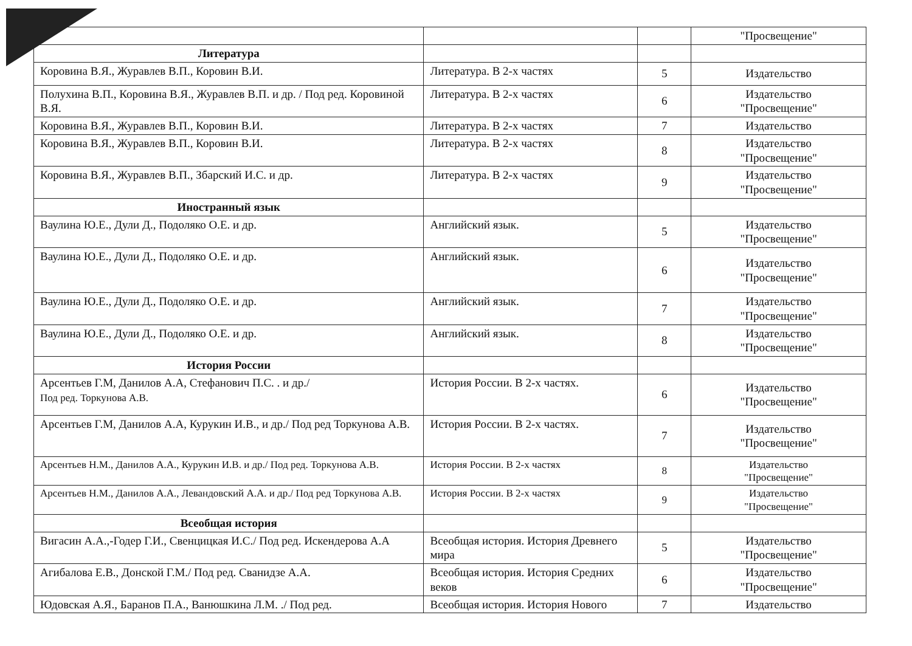| | | | "Просвещение" |
| Литература | | | |
| Коровина В.Я., Журавлев В.П., Коровин В.И. | Литература. В 2-х частях | 5 | Издательство |
| Полухина В.П., Коровина В.Я., Журавлев В.П. и др. / Под ред. Коровиной В.Я. | Литература. В 2-х частях | 6 | Издательство "Просвещение" |
| Коровина В.Я., Журавлев В.П., Коровин В.И. | Литература. В 2-х частях | 7 | Издательство |
| Коровина В.Я., Журавлев В.П., Коровин В.И. | Литература. В 2-х частях | 8 | Издательство "Просвещение" |
| Коровина В.Я., Журавлев В.П., Збарский И.С. и др. | Литература. В 2-х частях | 9 | Издательство "Просвещение" |
| Иностранный язык | | | |
| Ваулина Ю.Е., Дули Д., Подоляко О.Е. и др. | Английский язык. | 5 | Издательство "Просвещение" |
| Ваулина Ю.Е., Дули Д., Подоляко О.Е. и др. | Английский язык. | 6 | Издательство "Просвещение" |
| Ваулина Ю.Е., Дули Д., Подоляко О.Е. и др. | Английский язык. | 7 | Издательство "Просвещение" |
| Ваулина Ю.Е., Дули Д., Подоляко О.Е. и др. | Английский язык. | 8 | Издательство "Просвещение" |
| История России | | | |
| Арсентьев Г.М, Данилов А.А, Стефанович П.С. . и др./ Под ред. Торкунова А.В. | История России. В 2-х частях. | 6 | Издательство "Просвещение" |
| Арсентьев Г.М, Данилов А.А, Курукин И.В., и др./ Под ред Торкунова А.В. | История России. В 2-х частях. | 7 | Издательство "Просвещение" |
| Арсентьев Н.М., Данилов А.А., Курукин И.В. и др./ Под ред. Торкунова А.В. | История России. В 2-х частях | 8 | Издательство "Просвещение" |
| Арсентьев Н.М., Данилов А.А., Левандовский А.А. и др./ Под ред Торкунова А.В. | История России. В 2-х частях | 9 | Издательство "Просвещение" |
| Всеобщая история | | | |
| Вигасин А.А.,-Годер Г.И., Свенцицкая И.С./ Под ред. Искендерова А.А | Всеобщая история. История Древнего мира | 5 | Издательство "Просвещение" |
| Агибалова Е.В., Донской Г.М./ Под ред. Сванидзе А.А. | Всеобщая история. История Средних веков | 6 | Издательство "Просвещение" |
| Юдовская А.Я., Баранов П.А., Ванюшкина Л.М. ./ Под ред. | Всеобщая история. История Нового | 7 | Издательство |